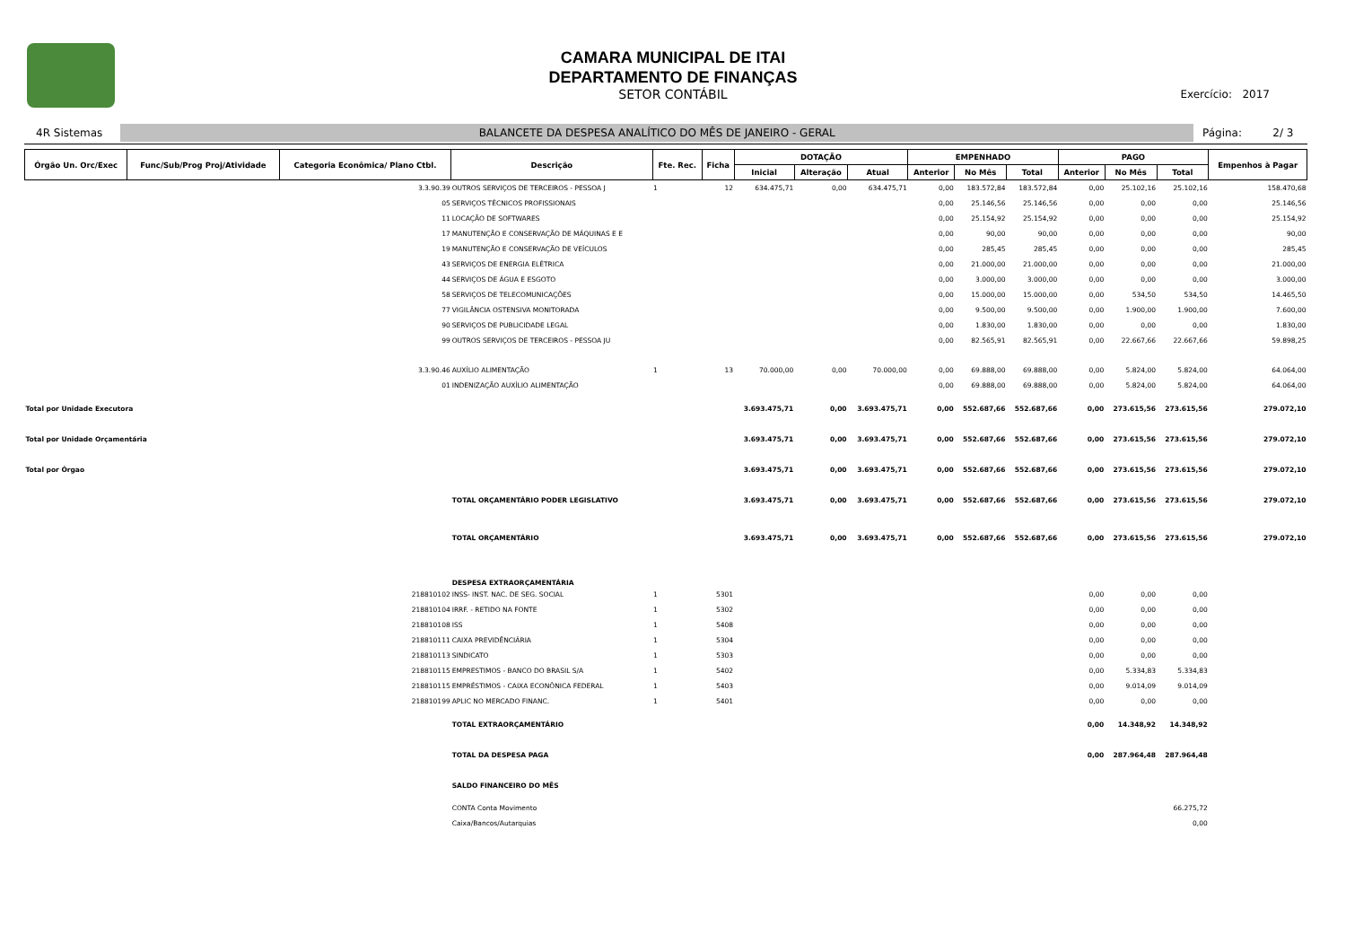CAMARA MUNICIPAL DE ITAI
DEPARTAMENTO DE FINANÇAS
SETOR CONTÁBIL
Exercício: 2017
4R Sistemas
BALANCETE DA DESPESA ANALÍTICO DO MÊS DE JANEIRO - GERAL
Página: 2/ 3
| Órgão Un. Orc/Exec | Func/Sub/Prog Proj/Atividade | Categoria Econômica/ Plano Ctbl. | Descrição | Fte. Rec. | Ficha | DOTAÇÃO | | | EMPENHADO | | | PAGO | | | Empenhos à Pagar |
| --- | --- | --- | --- | --- | --- | --- | --- | --- | --- | --- | --- | --- | --- | --- | --- |
| | | | | | | Inicial | Alteração | Atual | Anterior | No Mês | Total | Anterior | No Mês | Total | |
| | | 3.3.90.39 | OUTROS SERVIÇOS DE TERCEIROS - PESSOA J | 1 | 12 | 634.475,71 | 0,00 | 634.475,71 | 0,00 | 183.572,84 | 183.572,84 | 0,00 | 25.102,16 | 25.102,16 | 158.470,68 |
| | | 05 | SERVIÇOS TÉCNICOS PROFISSIONAIS | | | | | | 0,00 | 25.146,56 | 25.146,56 | 0,00 | 0,00 | 0,00 | 25.146,56 |
| | | 11 | LOCAÇÃO DE SOFTWARES | | | | | | 0,00 | 25.154,92 | 25.154,92 | 0,00 | 0,00 | 0,00 | 25.154,92 |
| | | 17 | MANUTENÇÃO E CONSERVAÇÃO DE MÁQUINAS E E | | | | | | 0,00 | 90,00 | 90,00 | 0,00 | 0,00 | 0,00 | 90,00 |
| | | 19 | MANUTENÇÃO E CONSERVAÇÃO DE VEÍCULOS | | | | | | 0,00 | 285,45 | 285,45 | 0,00 | 0,00 | 0,00 | 285,45 |
| | | 43 | SERVIÇOS DE ENERGIA ELÉTRICA | | | | | | 0,00 | 21.000,00 | 21.000,00 | 0,00 | 0,00 | 0,00 | 21.000,00 |
| | | 44 | SERVIÇOS DE ÁGUA E ESGOTO | | | | | | 0,00 | 3.000,00 | 3.000,00 | 0,00 | 0,00 | 0,00 | 3.000,00 |
| | | 58 | SERVIÇOS DE TELECOMUNICAÇÕES | | | | | | 0,00 | 15.000,00 | 15.000,00 | 0,00 | 534,50 | 534,50 | 14.465,50 |
| | | 77 | VIGILÂNCIA OSTENSIVA MONITORADA | | | | | | 0,00 | 9.500,00 | 9.500,00 | 0,00 | 1.900,00 | 1.900,00 | 7.600,00 |
| | | 90 | SERVIÇOS DE PUBLICIDADE LEGAL | | | | | | 0,00 | 1.830,00 | 1.830,00 | 0,00 | 0,00 | 0,00 | 1.830,00 |
| | | 99 | OUTROS SERVIÇOS DE TERCEIROS - PESSOA JU | | | | | | 0,00 | 82.565,91 | 82.565,91 | 0,00 | 22.667,66 | 22.667,66 | 59.898,25 |
| | | 3.3.90.46 | AUXÍLIO ALIMENTAÇÃO | 1 | 13 | 70.000,00 | 0,00 | 70.000,00 | 0,00 | 69.888,00 | 69.888,00 | 0,00 | 5.824,00 | 5.824,00 | 64.064,00 |
| | | 01 | INDENIZAÇÃO AUXÍLIO ALIMENTAÇÃO | | | | | | 0,00 | 69.888,00 | 69.888,00 | 0,00 | 5.824,00 | 5.824,00 | 64.064,00 |
| Total por Unidade Executora | | | | | | 3.693.475,71 | 0,00 | 3.693.475,71 | 0,00 | 552.687,66 | 552.687,66 | 0,00 | 273.615,56 | 273.615,56 | 279.072,10 |
| Total por Unidade Orçamentária | | | | | | 3.693.475,71 | 0,00 | 3.693.475,71 | 0,00 | 552.687,66 | 552.687,66 | 0,00 | 273.615,56 | 273.615,56 | 279.072,10 |
| Total por Órgao | | | | | | 3.693.475,71 | 0,00 | 3.693.475,71 | 0,00 | 552.687,66 | 552.687,66 | 0,00 | 273.615,56 | 273.615,56 | 279.072,10 |
| | | | TOTAL ORÇAMENTÁRIO PODER LEGISLATIVO | | | 3.693.475,71 | 0,00 | 3.693.475,71 | 0,00 | 552.687,66 | 552.687,66 | 0,00 | 273.615,56 | 273.615,56 | 279.072,10 |
| | | | TOTAL ORÇAMENTÁRIO | | | 3.693.475,71 | 0,00 | 3.693.475,71 | 0,00 | 552.687,66 | 552.687,66 | 0,00 | 273.615,56 | 273.615,56 | 279.072,10 |
| | | | DESPESA EXTRAORÇAMENTÁRIA | | | | | | | | | | | | |
| | | 218810102 | INSS- INST. NAC. DE SEG. SOCIAL | 1 | 5301 | | | | | | | 0,00 | 0,00 | 0,00 | |
| | | 218810104 | IRRF. - RETIDO NA FONTE | 1 | 5302 | | | | | | | 0,00 | 0,00 | 0,00 | |
| | | 218810108 | ISS | 1 | 5408 | | | | | | | 0,00 | 0,00 | 0,00 | |
| | | 218810111 | CAIXA PREVIDÊNCIÁRIA | 1 | 5304 | | | | | | | 0,00 | 0,00 | 0,00 | |
| | | 218810113 | SINDICATO | 1 | 5303 | | | | | | | 0,00 | 0,00 | 0,00 | |
| | | 218810115 | EMPRESTIMOS - BANCO DO BRASIL S/A | 1 | 5402 | | | | | | | 0,00 | 5.334,83 | 5.334,83 | |
| | | 218810115 | EMPRÉSTIMOS - CAIXA ECONÔNICA FEDERAL | 1 | 5403 | | | | | | | 0,00 | 9.014,09 | 9.014,09 | |
| | | 218810199 | APLIC NO MERCADO FINANC. | 1 | 5401 | | | | | | | 0,00 | 0,00 | 0,00 | |
| | | | TOTAL EXTRAORÇAMENTÁRIO | | | | | | | | | 0,00 | 14.348,92 | 14.348,92 | |
| | | | TOTAL DA DESPESA PAGA | | | | | | | | | 0,00 | 287.964,48 | 287.964,48 | |
| | | | SALDO FINANCEIRO DO MÊS | | | | | | | | | | | | |
| | | | CONTA Conta Movimento | | | | | | | | | | | 66.275,72 | |
| | | | Caixa/Bancos/Autarquias | | | | | | | | | | | 0,00 | |